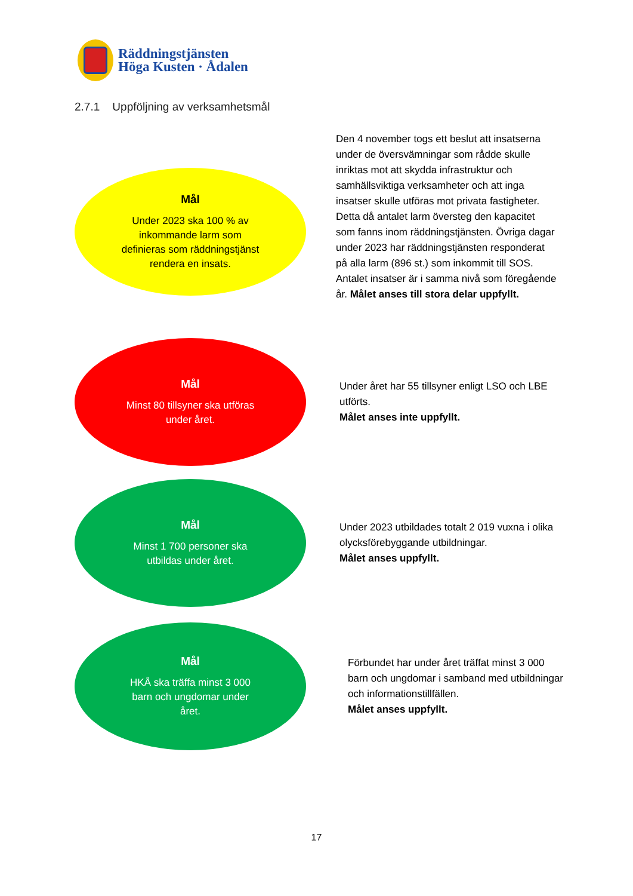Räddningstjänsten
Höga Kusten · Ådalen
2.7.1 Uppföljning av verksamhetsmål
Mål
Under 2023 ska 100 % av
inkommande larm som
definieras som räddningstjänst
rendera en insats.
Den 4 november togs ett beslut att insatserna under de översvämningar som rådde skulle inriktas mot att skydda infrastruktur och samhällsviktiga verksamheter och att inga insatser skulle utföras mot privata fastigheter. Detta då antalet larm översteg den kapacitet som fanns inom räddningstjänsten. Övriga dagar under 2023 har räddningstjänsten responderat på alla larm (896 st.) som inkommit till SOS. Antalet insatser är i samma nivå som föregående år. Målet anses till stora delar uppfyllt.
Mål
Minst 80 tillsyner ska utföras
under året.
Under året har 55 tillsyner enligt LSO och LBE utförts.
Målet anses inte uppfyllt.
Mål
Minst 1 700 personer ska
utbildas under året.
Under 2023 utbildades totalt 2 019 vuxna i olika olycksförebyggande utbildningar.
Målet anses uppfyllt.
Mål
HKÅ ska träffa minst 3 000
barn och ungdomar under
året.
Förbundet har under året träffat minst 3 000 barn och ungdomar i samband med utbildningar och informationstillfällen.
Målet anses uppfyllt.
17